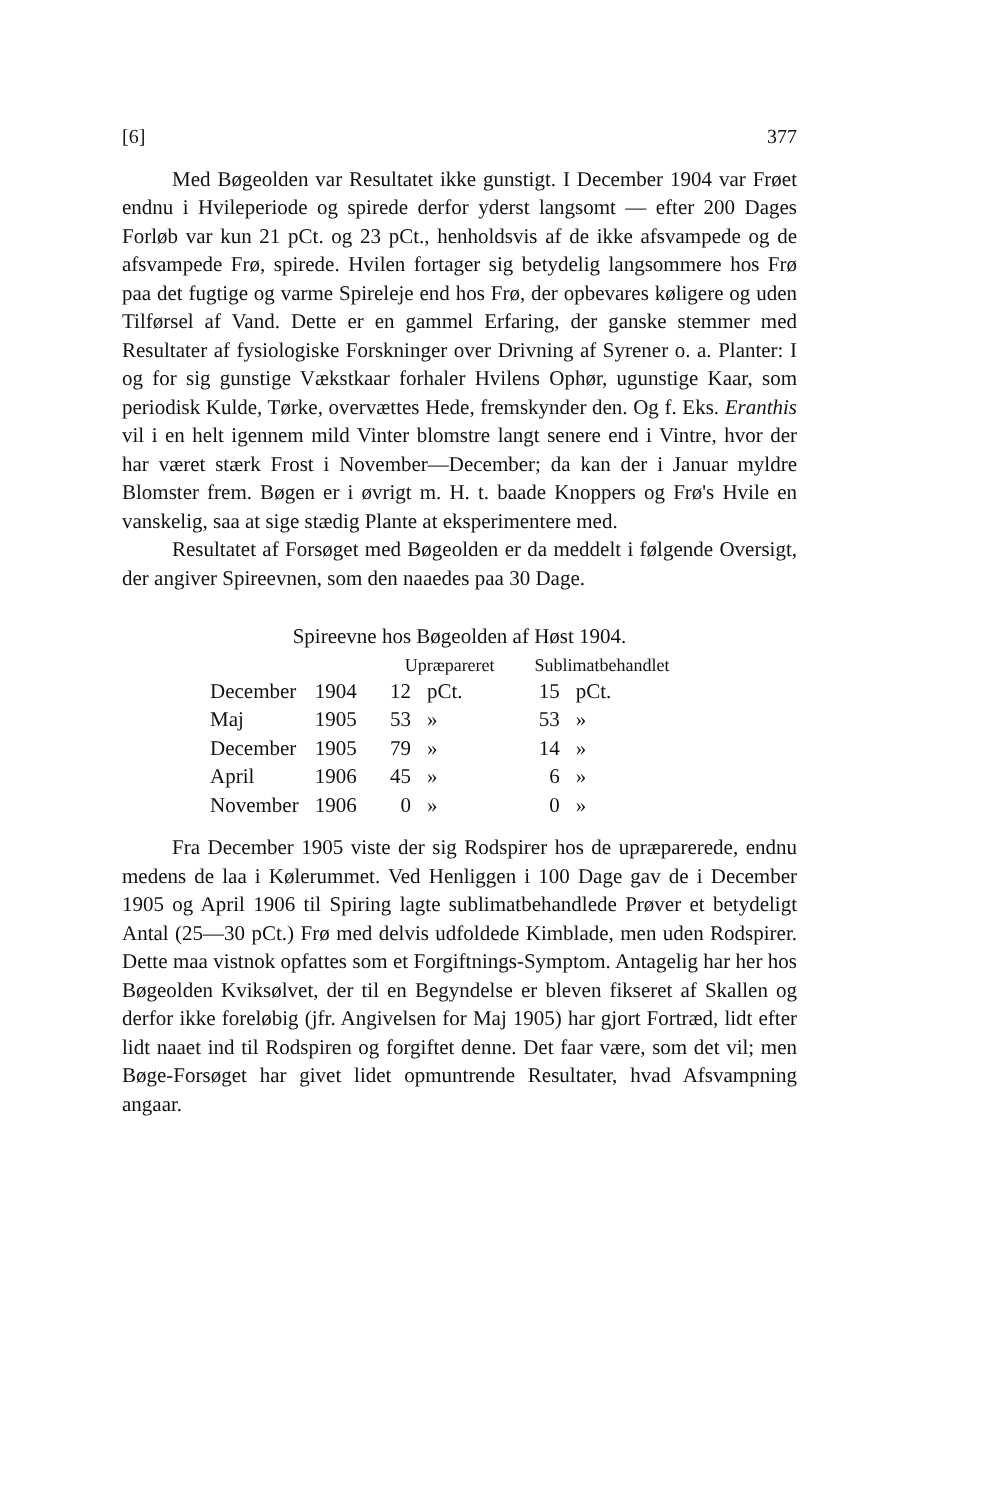[6] 377
Med Bøgeolden var Resultatet ikke gunstigt. I December 1904 var Frøet endnu i Hvileperiode og spirede derfor yderst langsomt — efter 200 Dages Forløb var kun 21 pCt. og 23 pCt., henholdsvis af de ikke afsvampede og de afsvampede Frø, spirede. Hvilen fortager sig betydelig langsommere hos Frø paa det fugtige og varme Spireleje end hos Frø, der opbevares køligere og uden Tilførsel af Vand. Dette er en gammel Erfaring, der ganske stemmer med Resultater af fysiologiske Forskninger over Drivning af Syrener o. a. Planter: I og for sig gunstige Vækstkaar forhaler Hvilens Ophør, ugunstige Kaar, som periodisk Kulde, Tørke, overvættes Hede, fremskynder den. Og f. Eks. Eranthis vil i en helt igennem mild Vinter blomstre langt senere end i Vintre, hvor der har været stærk Frost i November—December; da kan der i Januar myldre Blomster frem. Bøgen er i øvrigt m. H. t. baade Knoppers og Frø's Hvile en vanskelig, saa at sige stædig Plante at eksperimentere med.
Resultatet af Forsøget med Bøgeolden er da meddelt i følgende Oversigt, der angiver Spireevnen, som den naaedes paa 30 Dage.
Spireevne hos Bøgeolden af Høst 1904.
| | | Upræpareret | | Sublimatbehandlet | |
| --- | --- | --- | --- | --- | --- |
| December | 1904 | 12 | pCt. | 15 | pCt. |
| Maj | 1905 | 53 | » | 53 | » |
| December | 1905 | 79 | » | 14 | » |
| April | 1906 | 45 | » | 6 | » |
| November | 1906 | 0 | » | 0 | » |
Fra December 1905 viste der sig Rodspirer hos de upræparerede, endnu medens de laa i Kølerummet. Ved Henliggen i 100 Dage gav de i December 1905 og April 1906 til Spiring lagte sublimatbehandlede Prøver et betydeligt Antal (25—30 pCt.) Frø med delvis udfoldede Kimblade, men uden Rodspirer. Dette maa vistnok opfattes som et Forgiftnings-Symptom. Antagelig har her hos Bøgeolden Kviksølvet, der til en Begyndelse er bleven fikseret af Skallen og derfor ikke foreløbig (jfr. Angivelsen for Maj 1905) har gjort Fortræd, lidt efter lidt naaet ind til Rodspiren og forgiftet denne. Det faar være, som det vil; men Bøge-Forsøget har givet lidet opmuntrende Resultater, hvad Afsvampning angaar.